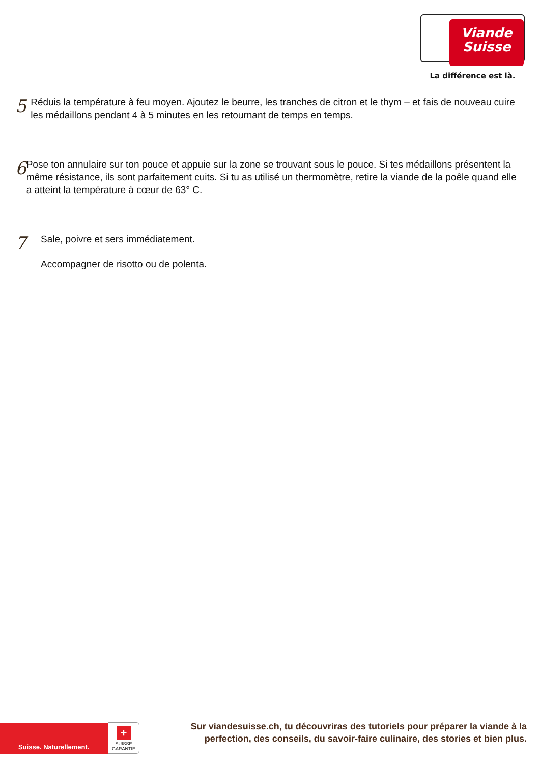Viande
Suisse
La différence est là.
5
Réduis la température à feu moyen. Ajoutez le beurre, les tranches de citron et le thym – et fais de nouveau cuire les médaillons pendant 4 à 5 minutes en les retournant de temps en temps.
6
Pose ton annulaire sur ton pouce et appuie sur la zone se trouvant sous le pouce. Si tes médaillons présentent la même résistance, ils sont parfaitement cuits. Si tu as utilisé un thermomètre, retire la viande de la poêle quand elle a atteint la température à cœur de 63° C.
7
Sale, poivre et sers immédiatement.
Accompagner de risotto ou de polenta.
Suisse. Naturellement.
+
SUISSE
GARANTIE
Sur viandesuisse.ch, tu découvriras des tutoriels pour préparer la viande à la perfection, des conseils, du savoir-faire culinaire, des stories et bien plus.